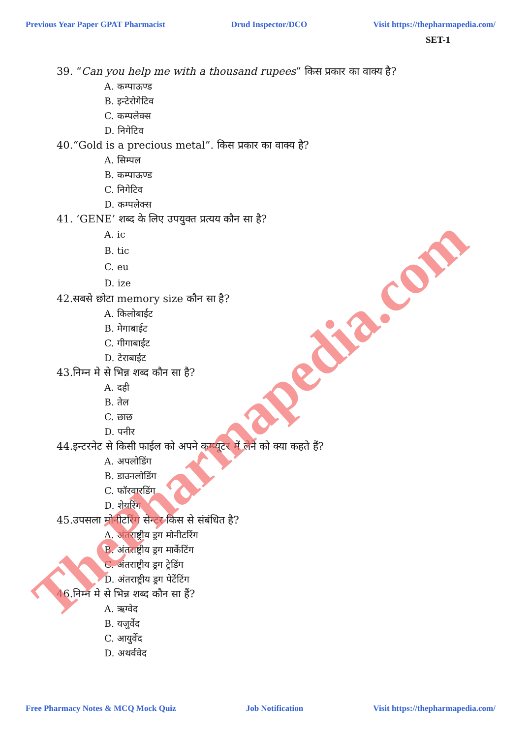Previous Year Paper GPAT Pharmacist Drud Inspector/DCO Visit https://thepharmapedia.com/
SET-1
39. “Can you help me with a thousand rupees” किस प्रकार का वाक्य है?
A. कम्पाऊण्ड
B. इन्टेरोगेटिव
C. कम्पलेक्स
D. निगेटिव
40.“Gold is a precious metal”. किस प्रकार का वाक्य है?
A. सिम्पल
B. कम्पाऊण्ड
C. निगेटिव
D. कम्पलेक्स
41. ‘GENE’ शब्द के लिए उपयुक्त प्रत्यय कौन सा है?
A. ic
B. tic
C. eu
D. ize
42.सबसे छोटा memory size कौन सा है?
A. किलोबाईट
B. मेगाबाईट
C. गीगाबाईट
D. टेराबाईट
43.निम्न मे से भिन्न शब्द कौन सा है?
A. दही
B. तेल
C. छाछ
D. पनीर
44.इन्टरनेट से किसी फाईल को अपने कम्प्यूटर में लेने को क्या कहते हैं?
A. अपलोडिंग
B. डाउनलोडिंग
C. फॉरवारडिंग
D. शेयरिंग
45.उपसला मोनीटरिंग सेन्टर किस से संबंधित है?
A. अंतराष्ट्रीय ड्रग मोनीटरिंग
B. अंतराष्ट्रीय ड्रग मार्केटिंग
C. अंतराष्ट्रीय ड्रग ट्रेडिंग
D. अंतराष्ट्रीय ड्रग पेटेंटिंग
46.निम्न मे से भिन्न शब्द कौन सा हैं?
A. ऋग्वेद
B. यजुर्वेद
C. आयुर्वेद
D. अथर्ववेद
ThePharmapedia.com
Free Pharmacy Notes & MCQ Mock Quiz Job Notification Visit https://thepharmapedia.com/